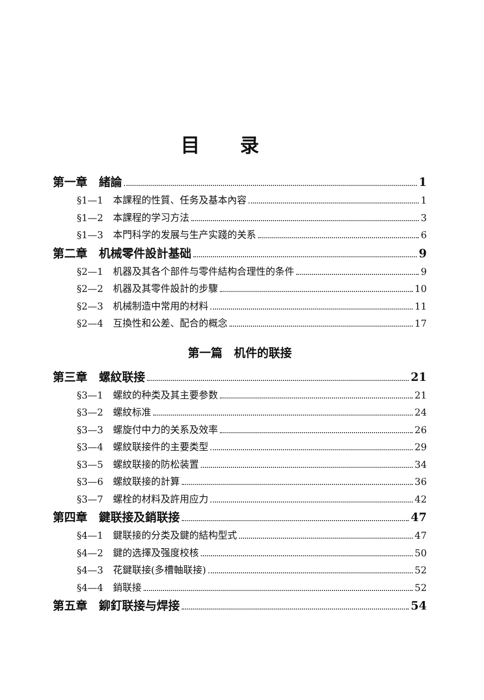目录
第一章　緒論 1
§1—1　本課程的性質、任务及基本內容 1
§1—2　本課程的学习方法 3
§1—3　本門科学的发展与生产实踐的关系 6
第二章　机械零件設計基础 9
§2—1　机器及其各个部件与零件結构合理性的条件 9
§2—2　机器及其零件設計的步驟 10
§2—3　机械制造中常用的材料 11
§2—4　互換性和公差、配合的概念 17
第一篇　机件的联接
第三章　螺紋联接 21
§3—1　螺紋的种类及其主要参数 21
§3—2　螺紋标准 24
§3—3　螺旋付中力的关系及效率 26
§3—4　螺紋联接件的主要类型 29
§3—5　螺紋联接的防松装置 34
§3—6　螺紋联接的計算 36
§3—7　螺栓的材料及許用应力 42
第四章　鍵联接及銷联接 47
§4—1　鍵联接的分类及鍵的結构型式 47
§4—2　鍵的选擇及强度校核 50
§4—3　花鍵联接(多槽軸联接) 52
§4—4　銷联接 52
第五章　鉚釘联接与焊接 54